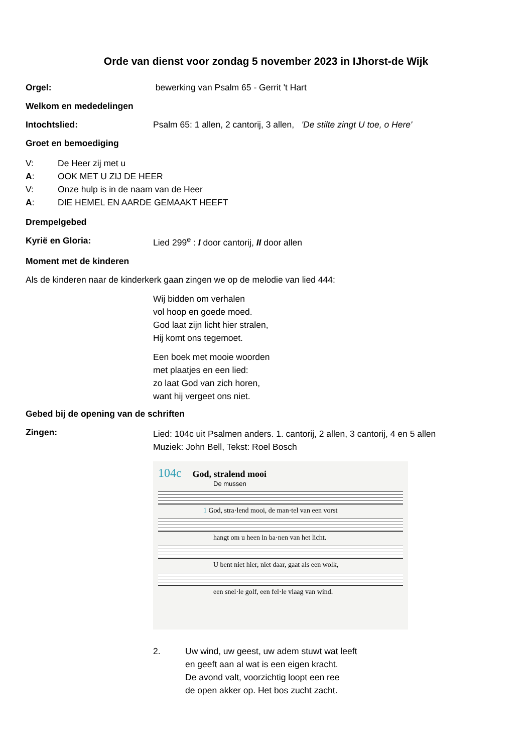Orde van dienst voor zondag 5 november 2023 in IJhorst-de Wijk
Orgel: bewerking van Psalm 65 - Gerrit 't Hart
Welkom en mededelingen
Intochtslied: Psalm 65: 1 allen, 2 cantorij, 3 allen, 'De stilte zingt U toe, o Here'
Groet en bemoediging
V: De Heer zij met u
A: OOK MET U ZIJ DE HEER
V: Onze hulp is in de naam van de Heer
A: DIE HEMEL EN AARDE GEMAAKT HEEFT
Drempelgebed
Kyrië en Gloria: Lied 299<sup>e</sup> : I door cantorij, II door allen
Moment met de kinderen
Als de kinderen naar de kinderkerk gaan zingen we op de melodie van lied 444:
Wij bidden om verhalen
vol hoop en goede moed.
God laat zijn licht hier stralen,
Hij komt ons tegemoet.
Een boek met mooie woorden
met plaatjes en een lied:
zo laat God van zich horen,
want hij vergeet ons niet.
Gebed bij de opening van de schriften
Zingen:
Lied: 104c uit Psalmen anders. 1. cantorij, 2 allen, 3 cantorij, 4 en 5 allen
Muziek: John Bell, Tekst: Roel Bosch
104c God, stralend mooi
De mussen
1 God, stra·lend mooi, de man·tel van een vorst
hangt om u heen in ba·nen van het licht.
U bent niet hier, niet daar, gaat als een wolk,
een snel·le golf, een fel·le vlaag van wind.
2. Uw wind, uw geest, uw adem stuwt wat leeft
en geeft aan al wat is een eigen kracht.
De avond valt, voorzichtig loopt een ree
de open akker op. Het bos zucht zacht.